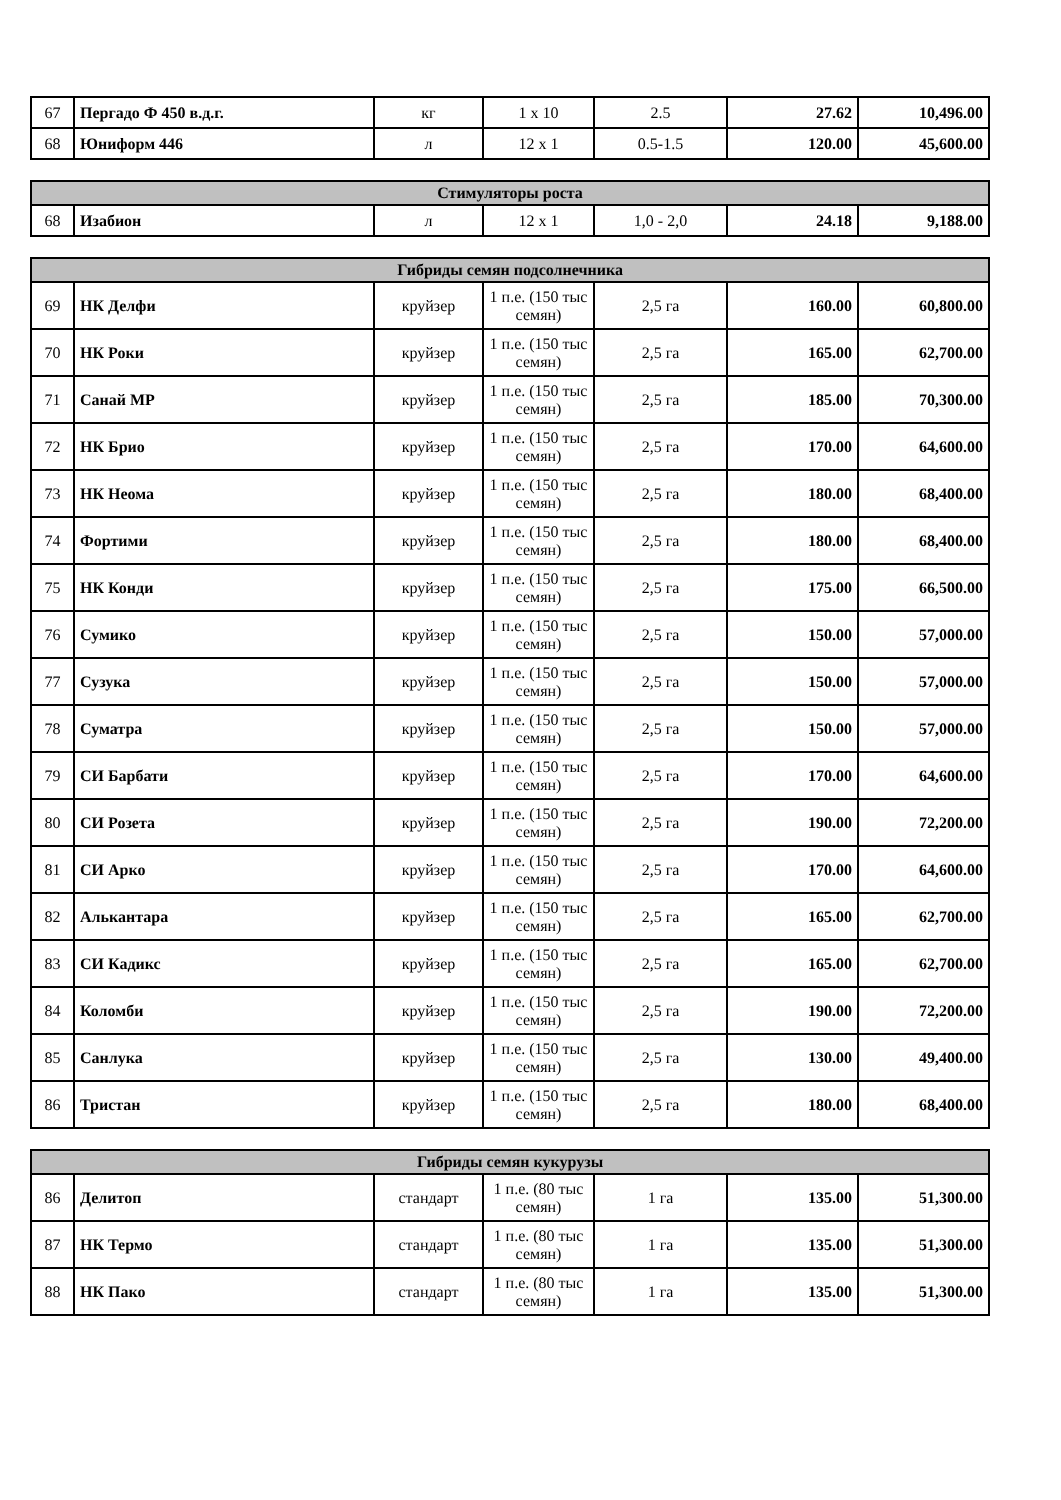| 67 | Пергадо Ф 450 в.д.г. | кг | 1 х 10 | 2.5 | 27.62 | 10,496.00 |
| 68 | Юниформ 446 | л | 12 х 1 | 0.5-1.5 | 120.00 | 45,600.00 |
| Стимуляторы роста | | | | | | |
| --- | --- | --- | --- | --- | --- | --- |
| 68 | Изабион | л | 12 х 1 | 1,0 - 2,0 | 24.18 | 9,188.00 |
| Гибриды семян подсолнечника | | | | | | |
| --- | --- | --- | --- | --- | --- | --- |
| 69 | НК Делфи | круйзер | 1 п.е. (150 тыс семян) | 2,5 га | 160.00 | 60,800.00 |
| 70 | НК Роки | круйзер | 1 п.е. (150 тыс семян) | 2,5 га | 165.00 | 62,700.00 |
| 71 | Санай МР | круйзер | 1 п.е. (150 тыс семян) | 2,5 га | 185.00 | 70,300.00 |
| 72 | НК Брио | круйзер | 1 п.е. (150 тыс семян) | 2,5 га | 170.00 | 64,600.00 |
| 73 | НК Неома | круйзер | 1 п.е. (150 тыс семян) | 2,5 га | 180.00 | 68,400.00 |
| 74 | Фортими | круйзер | 1 п.е. (150 тыс семян) | 2,5 га | 180.00 | 68,400.00 |
| 75 | НК Конди | круйзер | 1 п.е. (150 тыс семян) | 2,5 га | 175.00 | 66,500.00 |
| 76 | Сумико | круйзер | 1 п.е. (150 тыс семян) | 2,5 га | 150.00 | 57,000.00 |
| 77 | Сузука | круйзер | 1 п.е. (150 тыс семян) | 2,5 га | 150.00 | 57,000.00 |
| 78 | Суматра | круйзер | 1 п.е. (150 тыс семян) | 2,5 га | 150.00 | 57,000.00 |
| 79 | СИ Барбати | круйзер | 1 п.е. (150 тыс семян) | 2,5 га | 170.00 | 64,600.00 |
| 80 | СИ Розета | круйзер | 1 п.е. (150 тыс семян) | 2,5 га | 190.00 | 72,200.00 |
| 81 | СИ Арко | круйзер | 1 п.е. (150 тыс семян) | 2,5 га | 170.00 | 64,600.00 |
| 82 | Алькантара | круйзер | 1 п.е. (150 тыс семян) | 2,5 га | 165.00 | 62,700.00 |
| 83 | СИ Кадикс | круйзер | 1 п.е. (150 тыс семян) | 2,5 га | 165.00 | 62,700.00 |
| 84 | Коломби | круйзер | 1 п.е. (150 тыс семян) | 2,5 га | 190.00 | 72,200.00 |
| 85 | Санлука | круйзер | 1 п.е. (150 тыс семян) | 2,5 га | 130.00 | 49,400.00 |
| 86 | Тристан | круйзер | 1 п.е. (150 тыс семян) | 2,5 га | 180.00 | 68,400.00 |
| Гибриды семян кукурузы | | | | | | |
| --- | --- | --- | --- | --- | --- | --- |
| 86 | Делитоп | стандарт | 1 п.е. (80 тыс семян) | 1 га | 135.00 | 51,300.00 |
| 87 | НК Термо | стандарт | 1 п.е. (80 тыс семян) | 1 га | 135.00 | 51,300.00 |
| 88 | НК Пако | стандарт | 1 п.е. (80 тыс семян) | 1 га | 135.00 | 51,300.00 |